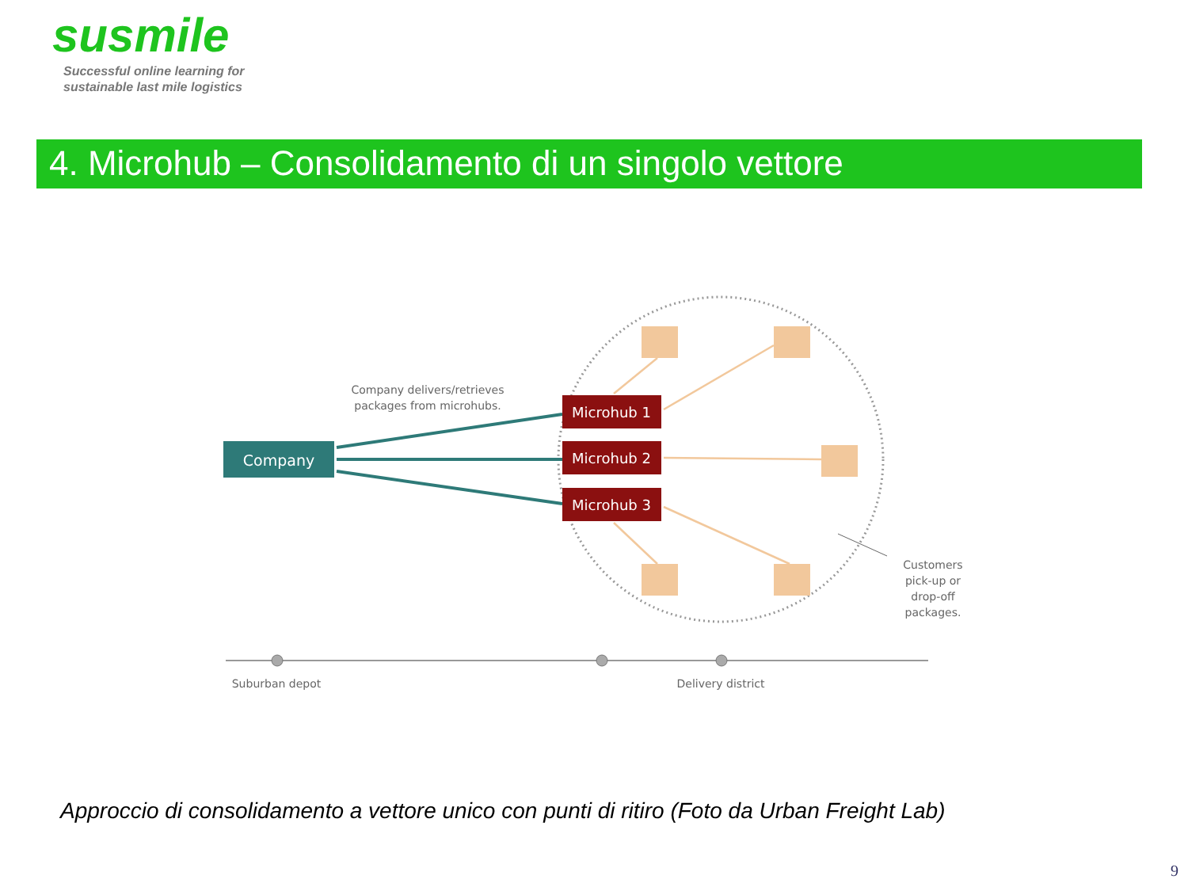susmile
Successful online learning for
sustainable last mile logistics
4. Microhub – Consolidamento di un singolo vettore
Company
Microhub 1
Microhub 2
Microhub 3
Company delivers/retrieves
packages from microhubs.
Customers
pick-up or
drop-off
packages.
Suburban depot
Delivery district
Approccio di consolidamento a vettore unico con punti di ritiro (Foto da Urban Freight Lab)
9